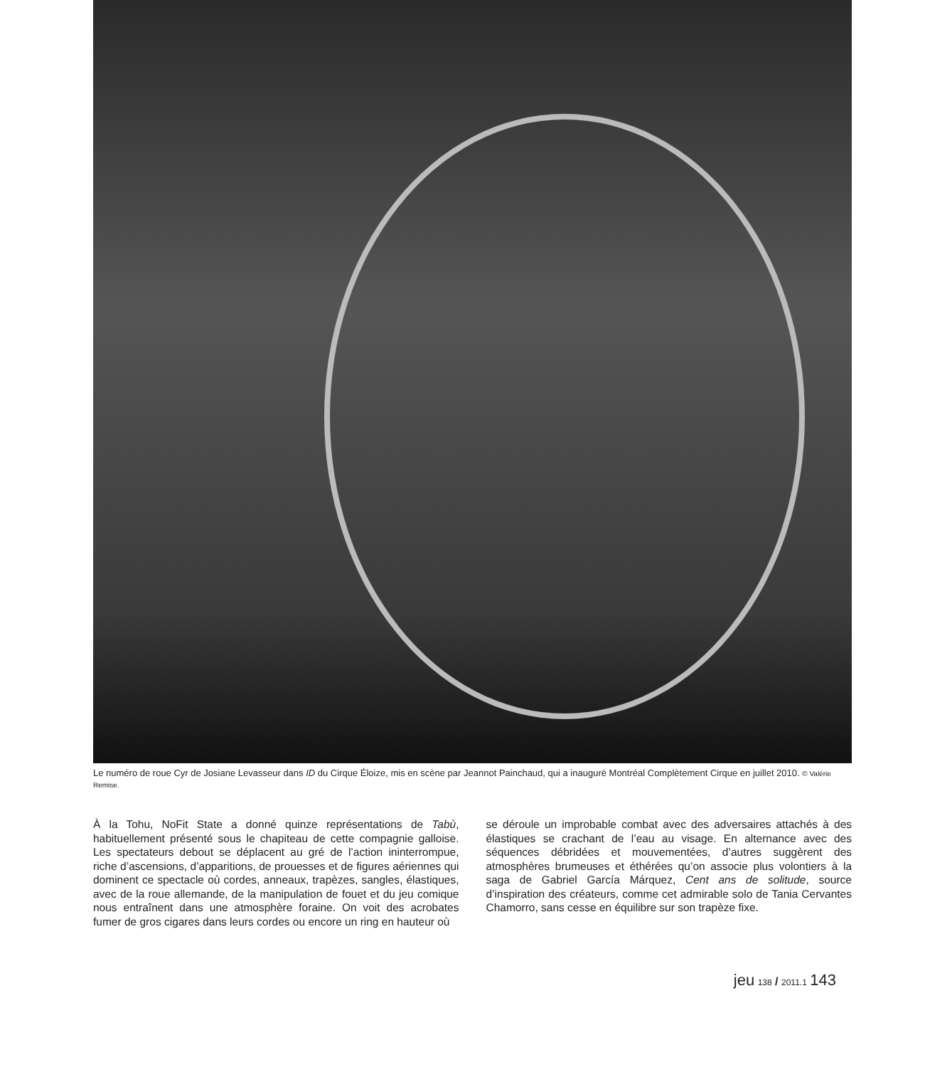Le numéro de roue Cyr de Josiane Levasseur dans ID du Cirque Éloize, mis en scène par Jeannot Painchaud, qui a inauguré Montréal Complètement Cirque en juillet 2010. © Valérie Remise.
À la Tohu, NoFit State a donné quinze représentations de Tabù, habituellement présenté sous le chapiteau de cette compagnie galloise. Les spectateurs debout se déplacent au gré de l’action ininterrompue, riche d’ascensions, d’apparitions, de prouesses et de figures aériennes qui dominent ce spectacle où cordes, anneaux, trapèzes, sangles, élastiques, avec de la roue allemande, de la manipulation de fouet et du jeu comique nous entraînent dans une atmosphère foraine. On voit des acrobates fumer de gros cigares dans leurs cordes ou encore un ring en hauteur où
se déroule un improbable combat avec des adversaires attachés à des élastiques se crachant de l’eau au visage. En alternance avec des séquences débridées et mouvementées, d’autres suggèrent des atmosphères brumeuses et éthérées qu’on associe plus volontiers à la saga de Gabriel García Márquez, Cent ans de solitude, source d’inspiration des créateurs, comme cet admirable solo de Tania Cervantes Chamorro, sans cesse en équilibre sur son trapèze fixe.
jeu 138 / 2011.1 143